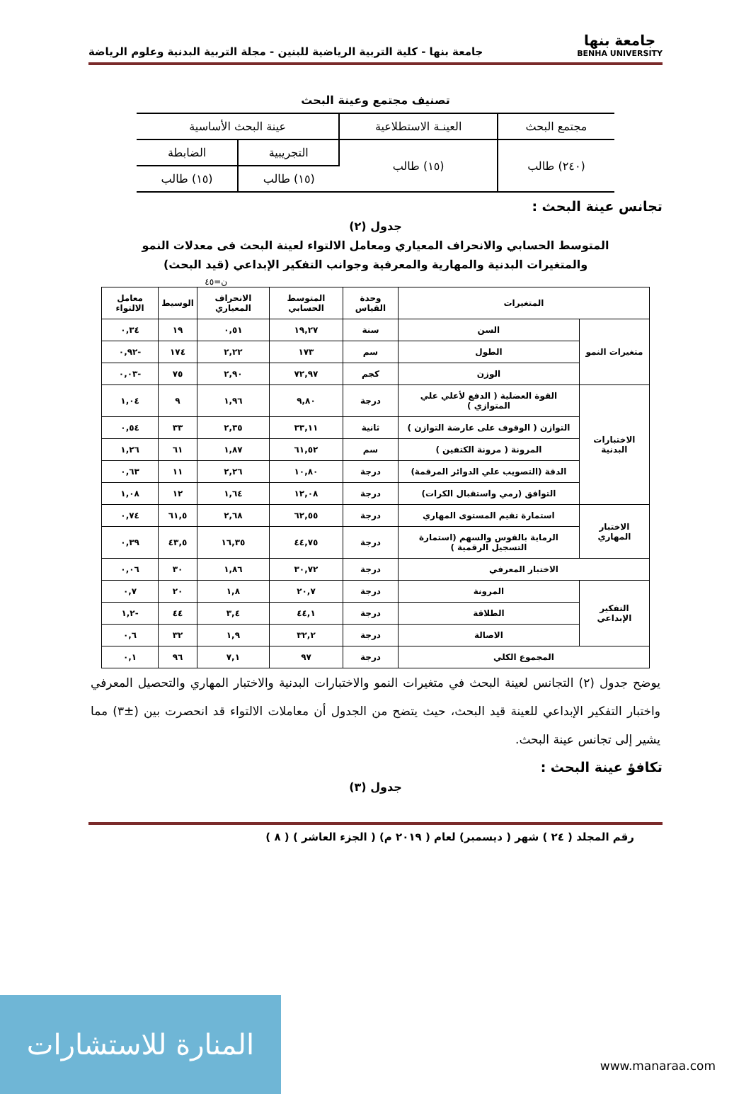جامعة بنها
BENHA UNIVERSITY
جامعة بنها - كلية التربية الرياضية للبنين - مجلة التربية البدنية وعلوم الرياضة
تصنيف مجتمع وعينة البحث
| مجتمع البحث | العينـة الاستطلاعية | عينة البحث الأساسية | |
| (٢٤٠) طالب | (١٥) طالب | التجريبية | الضابطة |
| | | (١٥) طالب | (١٥) طالب |
تجانس عينة البحث :
جدول (٢)
المتوسط الحسابي والانحراف المعياري ومعامل الالتواء لعينة البحث فى معدلات النمو
والمتغيرات البدنية والمهارية والمعرفية وجوانب التفكير الإبداعي (قيد البحث)
ن=٤٥
| المتغيرات | | وحدة القياس | المتوسط الحسابي | الانحراف المعياري | الوسيط | معامل الالتواء |
| --- | --- | --- | --- | --- | --- | --- |
| متغيرات النمو | السن | سنة | ١٩,٢٧ | ٠,٥١ | ١٩ | ٠,٣٤ |
| | الطول | سم | ١٧٣ | ٢,٢٢ | ١٧٤ | -٠,٩٢ |
| | الوزن | كجم | ٧٢,٩٧ | ٢,٩٠ | ٧٥ | -٠,٠٣ |
| الاختبارات البدنية | القوة العضلية ( الدفع لأعلي علي المتوازي ) | درجة | ٩,٨٠ | ١,٩٦ | ٩ | ١,٠٤ |
| | التوازن ( الوقوف على عارضة التوازن ) | ثانية | ٣٣,١١ | ٢,٣٥ | ٣٣ | ٠,٥٤ |
| | المرونة ( مرونة الكتفين ) | سم | ٦١,٥٢ | ١,٨٧ | ٦١ | ١,٢٦ |
| | الدقة (التصويب علي الدوائر المرقمة) | درجة | ١٠,٨٠ | ٢,٢٦ | ١١ | ٠,٦٣ |
| | التوافق (رمي واستقبال الكرات) | درجة | ١٢,٠٨ | ١,٦٤ | ١٢ | ١,٠٨ |
| الاختبار المهاري | استمارة تقيم المستوى المهاري | درجة | ٦٢,٥٥ | ٢,٦٨ | ٦١,٥ | ٠,٧٤ |
| | الرماية بالقوس والسهم (استمارة التسجيل الرقمية ) | درجة | ٤٤,٧٥ | ١٦,٣٥ | ٤٣,٥ | ٠,٣٩ |
| الاختبار المعرفي | | درجة | ٣٠,٧٢ | ١,٨٦ | ٣٠ | ٠,٠٦ |
| التفكير الإبداعي | المرونة | درجة | ٢٠,٧ | ١,٨ | ٢٠ | ٠,٧ |
| | الطلاقة | درجة | ٤٤,١ | ٣,٤ | ٤٤ | -١,٢ |
| | الاصالة | درجة | ٣٢,٢ | ١,٩ | ٣٢ | ٠,٦ |
| المجموع الكلي | | درجة | ٩٧ | ٧,١ | ٩٦ | ٠,١ |
يوضح جدول (٢) التجانس لعينة البحث في متغيرات النمو والاختبارات البدنية والاختبار المهاري والتحصيل المعرفي واختبار التفكير الإبداعي للعينة قيد البحث، حيث يتضح من الجدول أن معاملات الالتواء قد انحصرت بين (±٣) مما يشير إلى تجانس عينة البحث.
تكافؤ عينة البحث :
جدول (٣)
رقم المجلد ( ٢٤ ) شهر ( ديسمبر) لعام ( ٢٠١٩ م) ( الجزء العاشر ) ( ٨ )
المنارة للاستشارات
www.manaraa.com